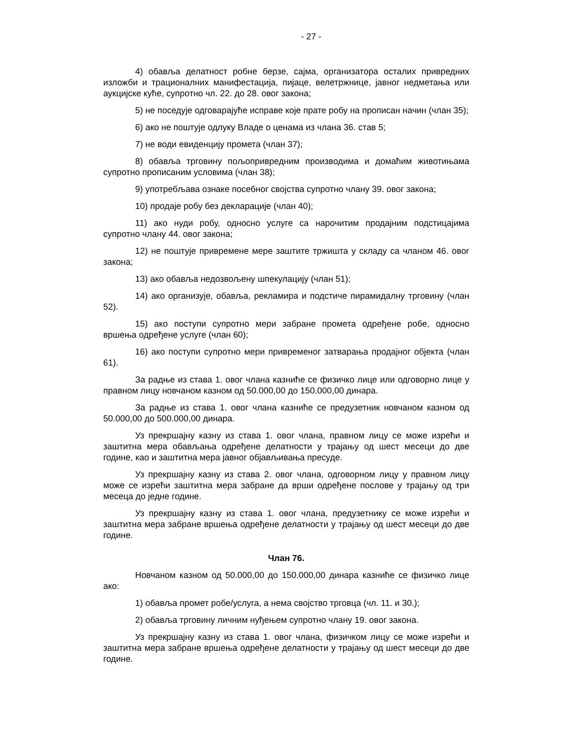- 27 -
4) обавља делатност робне берзе, сајма, организатора осталих привредних изложби и трационалних манифестација, пијаце, велетржнице, јавног недметања или аукцијске куће, супротно чл. 22. до 28. овог закона;
5) не поседује одговарајуће исправе које прате робу на прописан начин (члан 35);
6) ако не поштује одлуку Владе о ценама из члана 36. став 5;
7) не води евиденцију промета (члан 37);
8) обавља трговину пољопривредним производима и домаћим животињама супротно прописаним условима (члан 38);
9) употребљава ознаке посебног својства супротно члану 39. овог закона;
10) продаје робу без декларације (члан 40);
11) ако нуди робу, односно услуге са нарочитим продајним подстицајима супротно члану 44. овог закона;
12) не поштује привремене мере заштите тржишта у складу са чланом 46. овог закона;
13) ако обавља недозвољену шпекулацију (члан 51);
14) ако организује, обавља, рекламира и подстиче пирамидалну трговину (члан 52).
15) ако поступи супротно мери забране промета одређене робе, односно вршења одређене услуге (члан 60);
16) ако поступи супротно мери привременог затварања продајног објекта (члан 61).
За радње из става 1. овог члана казниће се физичко лице или одговорно лице у правном лицу новчаном казном од 50.000,00 до 150.000,00 динара.
За радње из става 1. овог члана казниће се предузетник новчаном казном од 50.000,00 до 500.000,00 динара.
Уз прекршајну казну из става 1. овог члана, правном лицу се може изрећи и заштитна мера обављања одређене делатности у трајању од шест месеци до две године, као и заштитна мера јавног објављивања пресуде.
Уз прекршајну казну из става 2. овог члана, одговорном лицу у правном лицу може се изрећи заштитна мера забране да врши одређене послове у трајању од три месеца до једне године.
Уз прекршајну казну из става 1. овог члана, предузетнику се може изрећи и заштитна мера забране вршења одређене делатности у трајању од шест месеци до две године.
Члан 76.
Новчаном казном од 50.000,00 до 150.000,00 динара казниће се физичко лице ако:
1) обавља промет робе/услуга, а нема својство трговца (чл. 11. и 30.);
2) обавља трговину личним нуђењем супротно члану 19. овог закона.
Уз прекршајну казну из става 1. овог члана, физичком лицу се може изрећи и заштитна мера забране вршења одређене делатности у трајању од шест месеци до две године.